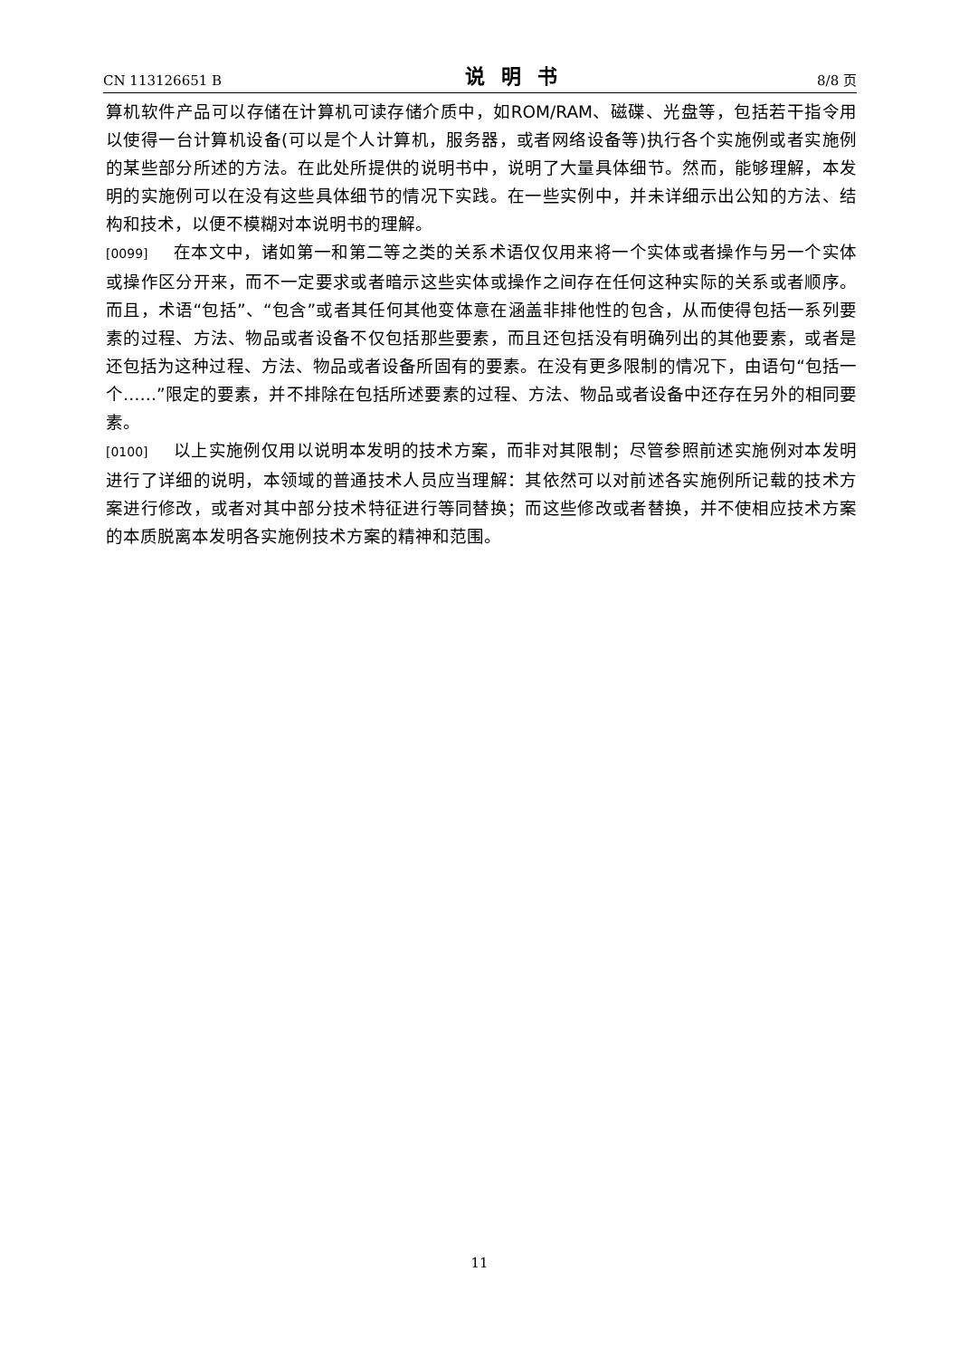CN 113126651 B 说明书 8/8 页
算机软件产品可以存储在计算机可读存储介质中，如ROM/RAM、磁碟、光盘等，包括若干指令用以使得一台计算机设备(可以是个人计算机，服务器，或者网络设备等)执行各个实施例或者实施例的某些部分所述的方法。在此处所提供的说明书中，说明了大量具体细节。然而，能够理解，本发明的实施例可以在没有这些具体细节的情况下实践。在一些实例中，并未详细示出公知的方法、结构和技术，以便不模糊对本说明书的理解。
[0099] 在本文中，诸如第一和第二等之类的关系术语仅仅用来将一个实体或者操作与另一个实体或操作区分开来，而不一定要求或者暗示这些实体或操作之间存在任何这种实际的关系或者顺序。而且，术语“包括”、“包含”或者其任何其他变体意在涵盖非排他性的包含，从而使得包括一系列要素的过程、方法、物品或者设备不仅包括那些要素，而且还包括没有明确列出的其他要素，或者是还包括为这种过程、方法、物品或者设备所固有的要素。在没有更多限制的情况下，由语句“包括一个……”限定的要素，并不排除在包括所述要素的过程、方法、物品或者设备中还存在另外的相同要素。
[0100] 以上实施例仅用以说明本发明的技术方案，而非对其限制；尽管参照前述实施例对本发明进行了详细的说明，本领域的普通技术人员应当理解：其依然可以对前述各实施例所记载的技术方案进行修改，或者对其中部分技术特征进行等同替换；而这些修改或者替换，并不使相应技术方案的本质脱离本发明各实施例技术方案的精神和范围。
11